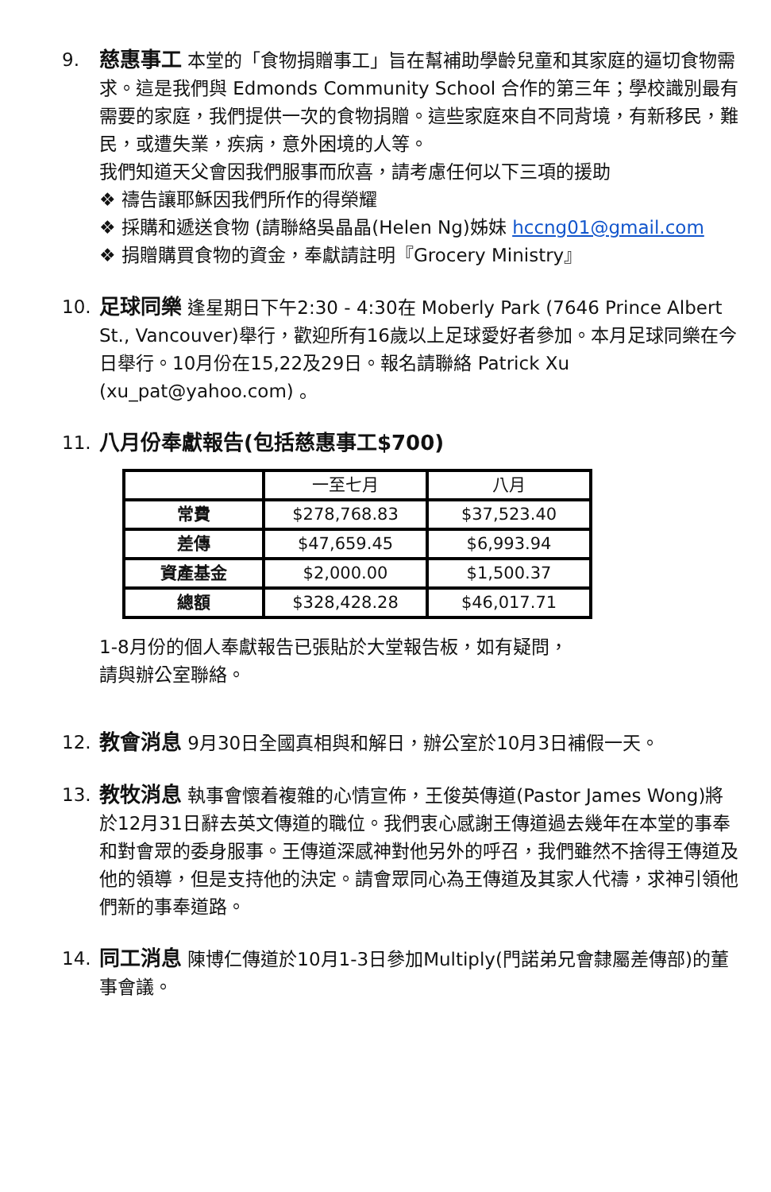9. 慈惠事工 本堂的「食物捐贈事工」旨在幫補助學齡兒童和其家庭的逼切食物需求。這是我們與 Edmonds Community School 合作的第三年；學校識別最有需要的家庭，我們提供一次的食物捐贈。這些家庭來自不同背境，有新移民，難民，或遭失業，疾病，意外困境的人等。
我們知道天父會因我們服事而欣喜，請考慮任何以下三項的援助
❖ 禱告讓耶穌因我們所作的得榮耀
❖ 採購和遞送食物 (請聯絡吳晶晶(Helen Ng)姊妹 hccng01@gmail.com
❖ 捐贈購買食物的資金，奉獻請註明『Grocery Ministry』
10. 足球同樂 逢星期日下午2:30 - 4:30在 Moberly Park (7646 Prince Albert St., Vancouver)舉行，歡迎所有16歲以上足球愛好者參加。本月足球同樂在今日舉行。10月份在15,22及29日。報名請聯絡 Patrick Xu (xu_pat@yahoo.com) 。
11. 八月份奉獻報告(包括慈惠事工$700)
| | 一至七月 | 八月 |
| --- | --- | --- |
| 常費 | $278,768.83 | $37,523.40 |
| 差傳 | $47,659.45 | $6,993.94 |
| 資產基金 | $2,000.00 | $1,500.37 |
| 總額 | $328,428.28 | $46,017.71 |
1-8月份的個人奉獻報告已張貼於大堂報告板，如有疑問，
請與辦公室聯絡。
12. 教會消息 9月30日全國真相與和解日，辦公室於10月3日補假一天。
13. 教牧消息 執事會懷着複雜的心情宣佈，王俊英傳道(Pastor James Wong)將於12月31日辭去英文傳道的職位。我們衷心感謝王傳道過去幾年在本堂的事奉和對會眾的委身服事。王傳道深感神對他另外的呼召，我們雖然不捨得王傳道及他的領導，但是支持他的決定。請會眾同心為王傳道及其家人代禱，求神引領他們新的事奉道路。
14. 同工消息 陳博仁傳道於10月1-3日參加Multiply(門諾弟兄會隸屬差傳部)的董事會議。